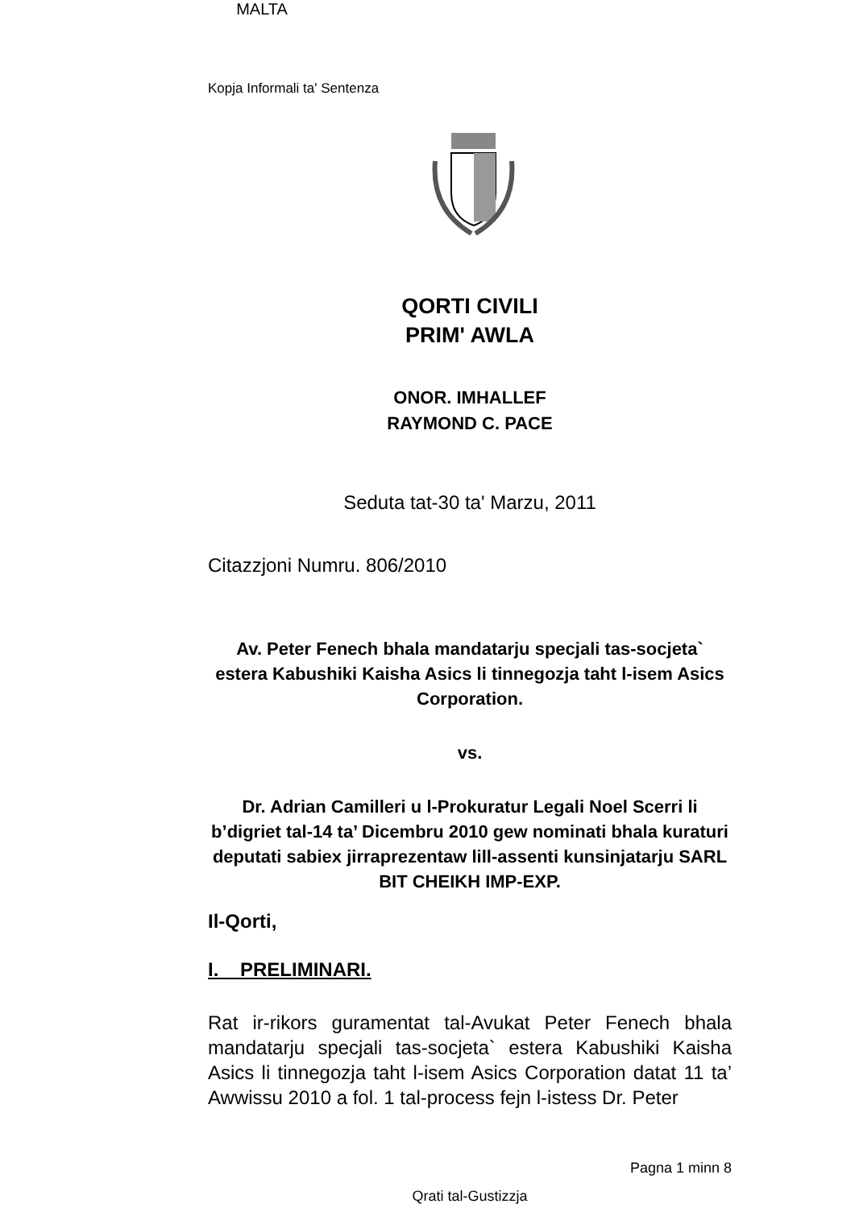Kopja Informali ta' Sentenza
MALTA
QORTI CIVILI
PRIM' AWLA
ONOR. IMHALLEF
RAYMOND C. PACE
Seduta tat-30 ta' Marzu, 2011
Citazzjoni Numru. 806/2010
Av. Peter Fenech bhala mandatarju specjali tas-socjeta` estera Kabushiki Kaisha Asics li tinnegozja taht l-isem Asics Corporation.
vs.
Dr. Adrian Camilleri u l-Prokuratur Legali Noel Scerri li b’digriet tal-14 ta’ Dicembru 2010 gew nominati bhala kuraturi deputati sabiex jirraprezentaw lill-assenti kunsinjatarju SARL BIT CHEIKH IMP-EXP.
Il-Qorti,
I. PRELIMINARI.
Rat ir-rikors guramentat tal-Avukat Peter Fenech bhala mandatarju specjali tas-socjeta` estera Kabushiki Kaisha Asics li tinnegozja taht l-isem Asics Corporation datat 11 ta’ Awwissu 2010 a fol. 1 tal-process fejn l-istess Dr. Peter
Pagna 1 minn 8
Qrati tal-Gustizzja